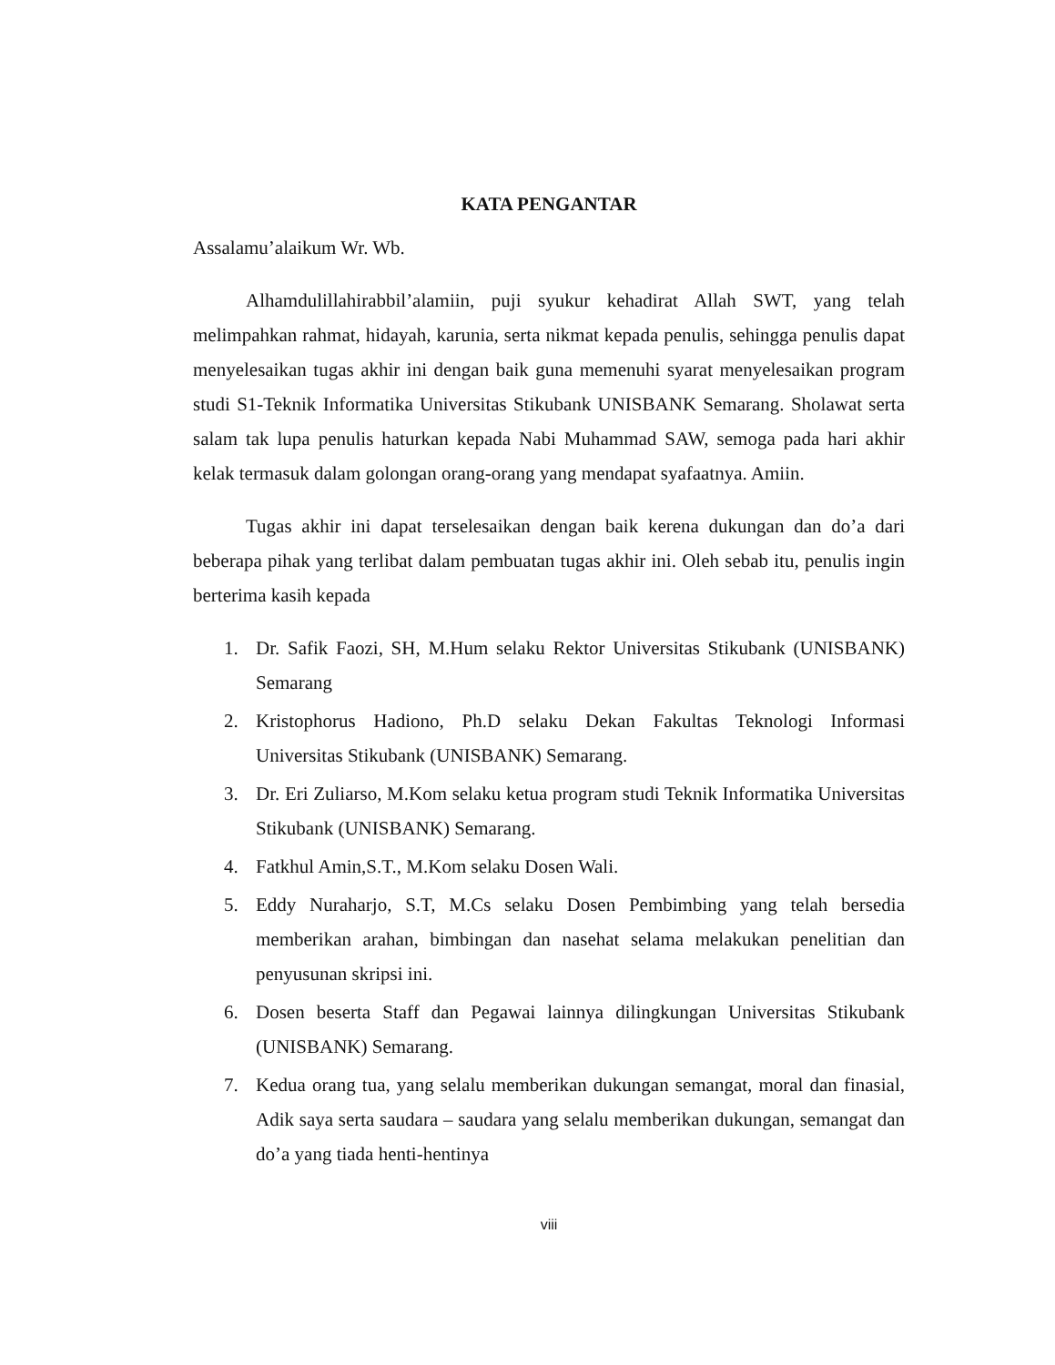KATA PENGANTAR
Assalamu’alaikum Wr. Wb.
Alhamdulillahirabbil’alamiin, puji syukur kehadirat Allah SWT, yang telah melimpahkan rahmat, hidayah, karunia, serta nikmat kepada penulis, sehingga penulis dapat menyelesaikan tugas akhir ini dengan baik guna memenuhi syarat menyelesaikan program studi S1-Teknik Informatika Universitas Stikubank UNISBANK Semarang. Sholawat serta salam tak lupa penulis haturkan kepada Nabi Muhammad SAW, semoga pada hari akhir kelak termasuk dalam golongan orang-orang yang mendapat syafaatnya. Amiin.
Tugas akhir ini dapat terselesaikan dengan baik kerena dukungan dan do’a dari beberapa pihak yang terlibat dalam pembuatan tugas akhir ini. Oleh sebab itu, penulis ingin berterima kasih kepada
1. Dr. Safik Faozi, SH, M.Hum selaku Rektor Universitas Stikubank (UNISBANK) Semarang
2. Kristophorus Hadiono, Ph.D selaku Dekan Fakultas Teknologi Informasi Universitas Stikubank (UNISBANK) Semarang.
3. Dr. Eri Zuliarso, M.Kom selaku ketua program studi Teknik Informatika Universitas Stikubank (UNISBANK) Semarang.
4. Fatkhul Amin,S.T., M.Kom selaku Dosen Wali.
5. Eddy Nuraharjo, S.T, M.Cs selaku Dosen Pembimbing yang telah bersedia memberikan arahan, bimbingan dan nasehat selama melakukan penelitian dan penyusunan skripsi ini.
6. Dosen beserta Staff dan Pegawai lainnya dilingkungan Universitas Stikubank (UNISBANK) Semarang.
7. Kedua orang tua, yang selalu memberikan dukungan semangat, moral dan finasial, Adik saya serta saudara – saudara yang selalu memberikan dukungan, semangat dan do’a yang tiada henti-hentinya
viii